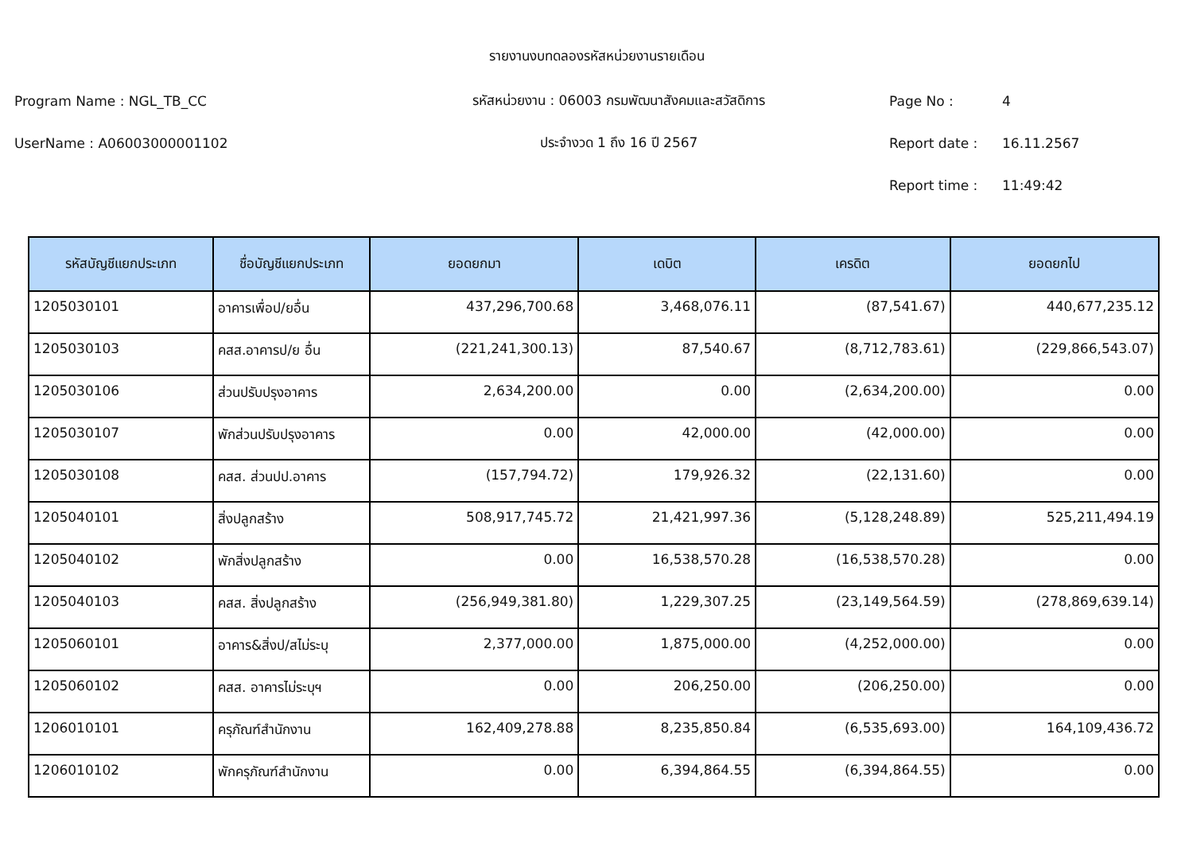รายงานงบทดลองรหัสหน่วยงานรายเดือน
Program Name : NGL_TB_CC รหัสหน่วยงาน : 06003 กรมพัฒนาสังคมและสวัสดิการ Page No : 4
UserName : A06003000001102 ประจำงวด 1 ถึง 16 ปี 2567 Report date : 16.11.2567
Report time : 11:49:42
| รหัสบัญชีแยกประเภท | ชื่อบัญชีแยกประเภท | ยอดยกมา | เดบิต | เครดิต | ยอดยกไป |
| --- | --- | --- | --- | --- | --- |
| 1205030101 | อาคารเพื่อป/ยอื่น | 437,296,700.68 | 3,468,076.11 | (87,541.67) | 440,677,235.12 |
| 1205030103 | คสส.อาคารป/ย อื่น | (221,241,300.13) | 87,540.67 | (8,712,783.61) | (229,866,543.07) |
| 1205030106 | ส่วนปรับปรุงอาคาร | 2,634,200.00 | 0.00 | (2,634,200.00) | 0.00 |
| 1205030107 | พักส่วนปรับปรุงอาคาร | 0.00 | 42,000.00 | (42,000.00) | 0.00 |
| 1205030108 | คสส. ส่วนปป.อาคาร | (157,794.72) | 179,926.32 | (22,131.60) | 0.00 |
| 1205040101 | สิ่งปลูกสร้าง | 508,917,745.72 | 21,421,997.36 | (5,128,248.89) | 525,211,494.19 |
| 1205040102 | พักสิ่งปลูกสร้าง | 0.00 | 16,538,570.28 | (16,538,570.28) | 0.00 |
| 1205040103 | คสส. สิ่งปลูกสร้าง | (256,949,381.80) | 1,229,307.25 | (23,149,564.59) | (278,869,639.14) |
| 1205060101 | อาคาร&สิ่งป/สไม่ระบุ | 2,377,000.00 | 1,875,000.00 | (4,252,000.00) | 0.00 |
| 1205060102 | คสส. อาคารไม่ระบุฯ | 0.00 | 206,250.00 | (206,250.00) | 0.00 |
| 1206010101 | ครุภัณฑ์สำนักงาน | 162,409,278.88 | 8,235,850.84 | (6,535,693.00) | 164,109,436.72 |
| 1206010102 | พักครุภัณฑ์สำนักงาน | 0.00 | 6,394,864.55 | (6,394,864.55) | 0.00 |